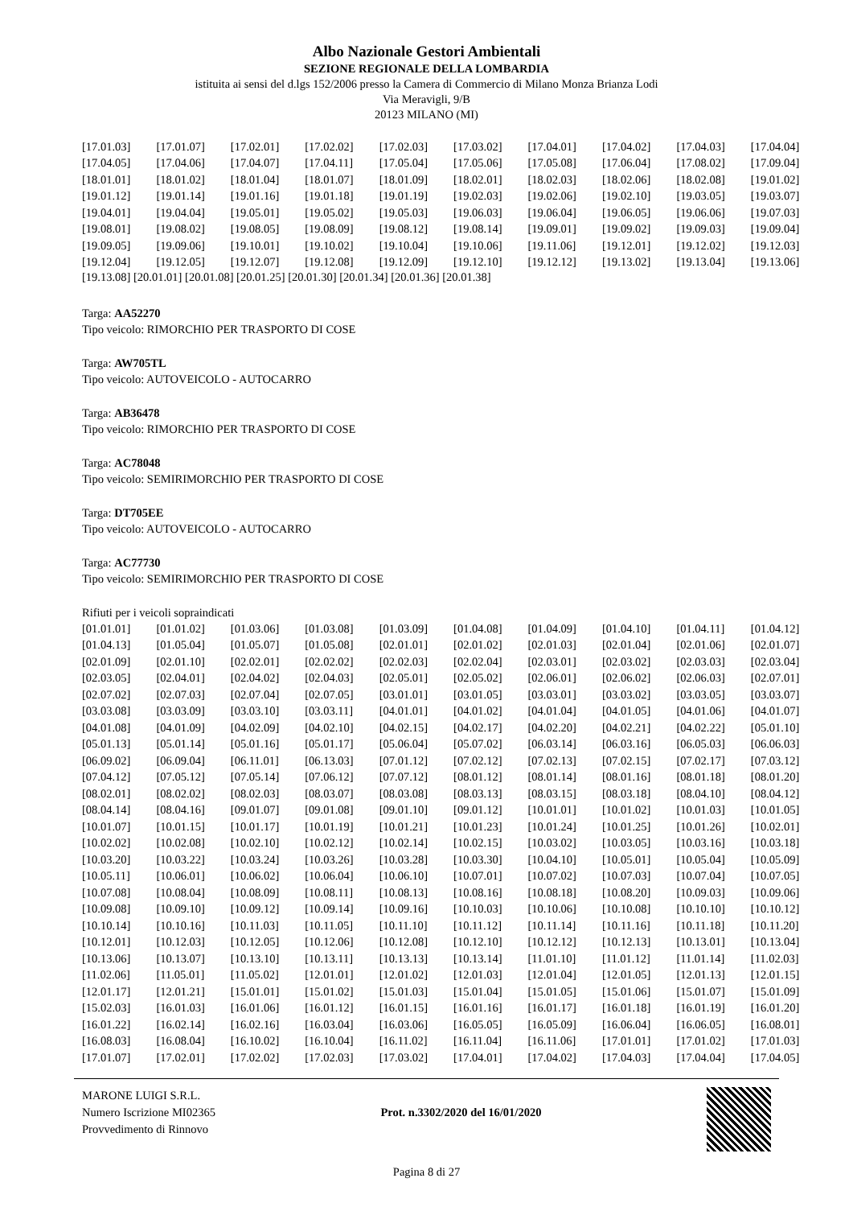Albo Nazionale Gestori Ambientali
SEZIONE REGIONALE DELLA LOMBARDIA
istituita ai sensi del d.lgs 152/2006 presso la Camera di Commercio di Milano Monza Brianza Lodi
Via Meravigli, 9/B
20123 MILANO (MI)
| [17.01.03] | [17.01.07] | [17.02.01] | [17.02.02] | [17.02.03] | [17.03.02] | [17.04.01] | [17.04.02] | [17.04.03] | [17.04.04] |
| [17.04.05] | [17.04.06] | [17.04.07] | [17.04.11] | [17.05.04] | [17.05.06] | [17.05.08] | [17.06.04] | [17.08.02] | [17.09.04] |
| [18.01.01] | [18.01.02] | [18.01.04] | [18.01.07] | [18.01.09] | [18.02.01] | [18.02.03] | [18.02.06] | [18.02.08] | [19.01.02] |
| [19.01.12] | [19.01.14] | [19.01.16] | [19.01.18] | [19.01.19] | [19.02.03] | [19.02.06] | [19.02.10] | [19.03.05] | [19.03.07] |
| [19.04.01] | [19.04.04] | [19.05.01] | [19.05.02] | [19.05.03] | [19.06.03] | [19.06.04] | [19.06.05] | [19.06.06] | [19.07.03] |
| [19.08.01] | [19.08.02] | [19.08.05] | [19.08.09] | [19.08.12] | [19.08.14] | [19.09.01] | [19.09.02] | [19.09.03] | [19.09.04] |
| [19.09.05] | [19.09.06] | [19.10.01] | [19.10.02] | [19.10.04] | [19.10.06] | [19.11.06] | [19.12.01] | [19.12.02] | [19.12.03] |
| [19.12.04] | [19.12.05] | [19.12.07] | [19.12.08] | [19.12.09] | [19.12.10] | [19.12.12] | [19.13.02] | [19.13.04] | [19.13.06] |
[19.13.08] [20.01.01] [20.01.08] [20.01.25] [20.01.30] [20.01.34] [20.01.36] [20.01.38]
Targa: AA52270
Tipo veicolo: RIMORCHIO PER TRASPORTO DI COSE
Targa: AW705TL
Tipo veicolo: AUTOVEICOLO - AUTOCARRO
Targa: AB36478
Tipo veicolo: RIMORCHIO PER TRASPORTO DI COSE
Targa: AC78048
Tipo veicolo: SEMIRIMORCHIO PER TRASPORTO DI COSE
Targa: DT705EE
Tipo veicolo: AUTOVEICOLO - AUTOCARRO
Targa: AC77730
Tipo veicolo: SEMIRIMORCHIO PER TRASPORTO DI COSE
Rifiuti per i veicoli sopraindicati
| [01.01.01] | [01.01.02] | [01.03.06] | [01.03.08] | [01.03.09] | [01.04.08] | [01.04.09] | [01.04.10] | [01.04.11] | [01.04.12] |
| [01.04.13] | [01.05.04] | [01.05.07] | [01.05.08] | [02.01.01] | [02.01.02] | [02.01.03] | [02.01.04] | [02.01.06] | [02.01.07] |
| [02.01.09] | [02.01.10] | [02.02.01] | [02.02.02] | [02.02.03] | [02.02.04] | [02.03.01] | [02.03.02] | [02.03.03] | [02.03.04] |
| [02.03.05] | [02.04.01] | [02.04.02] | [02.04.03] | [02.05.01] | [02.05.02] | [02.06.01] | [02.06.02] | [02.06.03] | [02.07.01] |
| [02.07.02] | [02.07.03] | [02.07.04] | [02.07.05] | [03.01.01] | [03.01.05] | [03.03.01] | [03.03.02] | [03.03.05] | [03.03.07] |
| [03.03.08] | [03.03.09] | [03.03.10] | [03.03.11] | [04.01.01] | [04.01.02] | [04.01.04] | [04.01.05] | [04.01.06] | [04.01.07] |
| [04.01.08] | [04.01.09] | [04.02.09] | [04.02.10] | [04.02.15] | [04.02.17] | [04.02.20] | [04.02.21] | [04.02.22] | [05.01.10] |
| [05.01.13] | [05.01.14] | [05.01.16] | [05.01.17] | [05.06.04] | [05.07.02] | [06.03.14] | [06.03.16] | [06.05.03] | [06.06.03] |
| [06.09.02] | [06.09.04] | [06.11.01] | [06.13.03] | [07.01.12] | [07.02.12] | [07.02.13] | [07.02.15] | [07.02.17] | [07.03.12] |
| [07.04.12] | [07.05.12] | [07.05.14] | [07.06.12] | [07.07.12] | [08.01.12] | [08.01.14] | [08.01.16] | [08.01.18] | [08.01.20] |
| [08.02.01] | [08.02.02] | [08.02.03] | [08.03.07] | [08.03.08] | [08.03.13] | [08.03.15] | [08.03.18] | [08.04.10] | [08.04.12] |
| [08.04.14] | [08.04.16] | [09.01.07] | [09.01.08] | [09.01.10] | [09.01.12] | [10.01.01] | [10.01.02] | [10.01.03] | [10.01.05] |
| [10.01.07] | [10.01.15] | [10.01.17] | [10.01.19] | [10.01.21] | [10.01.23] | [10.01.24] | [10.01.25] | [10.01.26] | [10.02.01] |
| [10.02.02] | [10.02.08] | [10.02.10] | [10.02.12] | [10.02.14] | [10.02.15] | [10.03.02] | [10.03.05] | [10.03.16] | [10.03.18] |
| [10.03.20] | [10.03.22] | [10.03.24] | [10.03.26] | [10.03.28] | [10.03.30] | [10.04.10] | [10.05.01] | [10.05.04] | [10.05.09] |
| [10.05.11] | [10.06.01] | [10.06.02] | [10.06.04] | [10.06.10] | [10.07.01] | [10.07.02] | [10.07.03] | [10.07.04] | [10.07.05] |
| [10.07.08] | [10.08.04] | [10.08.09] | [10.08.11] | [10.08.13] | [10.08.16] | [10.08.18] | [10.08.20] | [10.09.03] | [10.09.06] |
| [10.09.08] | [10.09.10] | [10.09.12] | [10.09.14] | [10.09.16] | [10.10.03] | [10.10.06] | [10.10.08] | [10.10.10] | [10.10.12] |
| [10.10.14] | [10.10.16] | [10.11.03] | [10.11.05] | [10.11.10] | [10.11.12] | [10.11.14] | [10.11.16] | [10.11.18] | [10.11.20] |
| [10.12.01] | [10.12.03] | [10.12.05] | [10.12.06] | [10.12.08] | [10.12.10] | [10.12.12] | [10.12.13] | [10.13.01] | [10.13.04] |
| [10.13.06] | [10.13.07] | [10.13.10] | [10.13.11] | [10.13.13] | [10.13.14] | [11.01.10] | [11.01.12] | [11.01.14] | [11.02.03] |
| [11.02.06] | [11.05.01] | [11.05.02] | [12.01.01] | [12.01.02] | [12.01.03] | [12.01.04] | [12.01.05] | [12.01.13] | [12.01.15] |
| [12.01.17] | [12.01.21] | [15.01.01] | [15.01.02] | [15.01.03] | [15.01.04] | [15.01.05] | [15.01.06] | [15.01.07] | [15.01.09] |
| [15.02.03] | [16.01.03] | [16.01.06] | [16.01.12] | [16.01.15] | [16.01.16] | [16.01.17] | [16.01.18] | [16.01.19] | [16.01.20] |
| [16.01.22] | [16.02.14] | [16.02.16] | [16.03.04] | [16.03.06] | [16.05.05] | [16.05.09] | [16.06.04] | [16.06.05] | [16.08.01] |
| [16.08.03] | [16.08.04] | [16.10.02] | [16.10.04] | [16.11.02] | [16.11.04] | [16.11.06] | [17.01.01] | [17.01.02] | [17.01.03] |
| [17.01.07] | [17.02.01] | [17.02.02] | [17.02.03] | [17.03.02] | [17.04.01] | [17.04.02] | [17.04.03] | [17.04.04] | [17.04.05] |
MARONE LUIGI S.R.L.
Numero Iscrizione MI02365
Provvedimento di Rinnovo
Prot. n.3302/2020 del 16/01/2020
Pagina 8 di 27